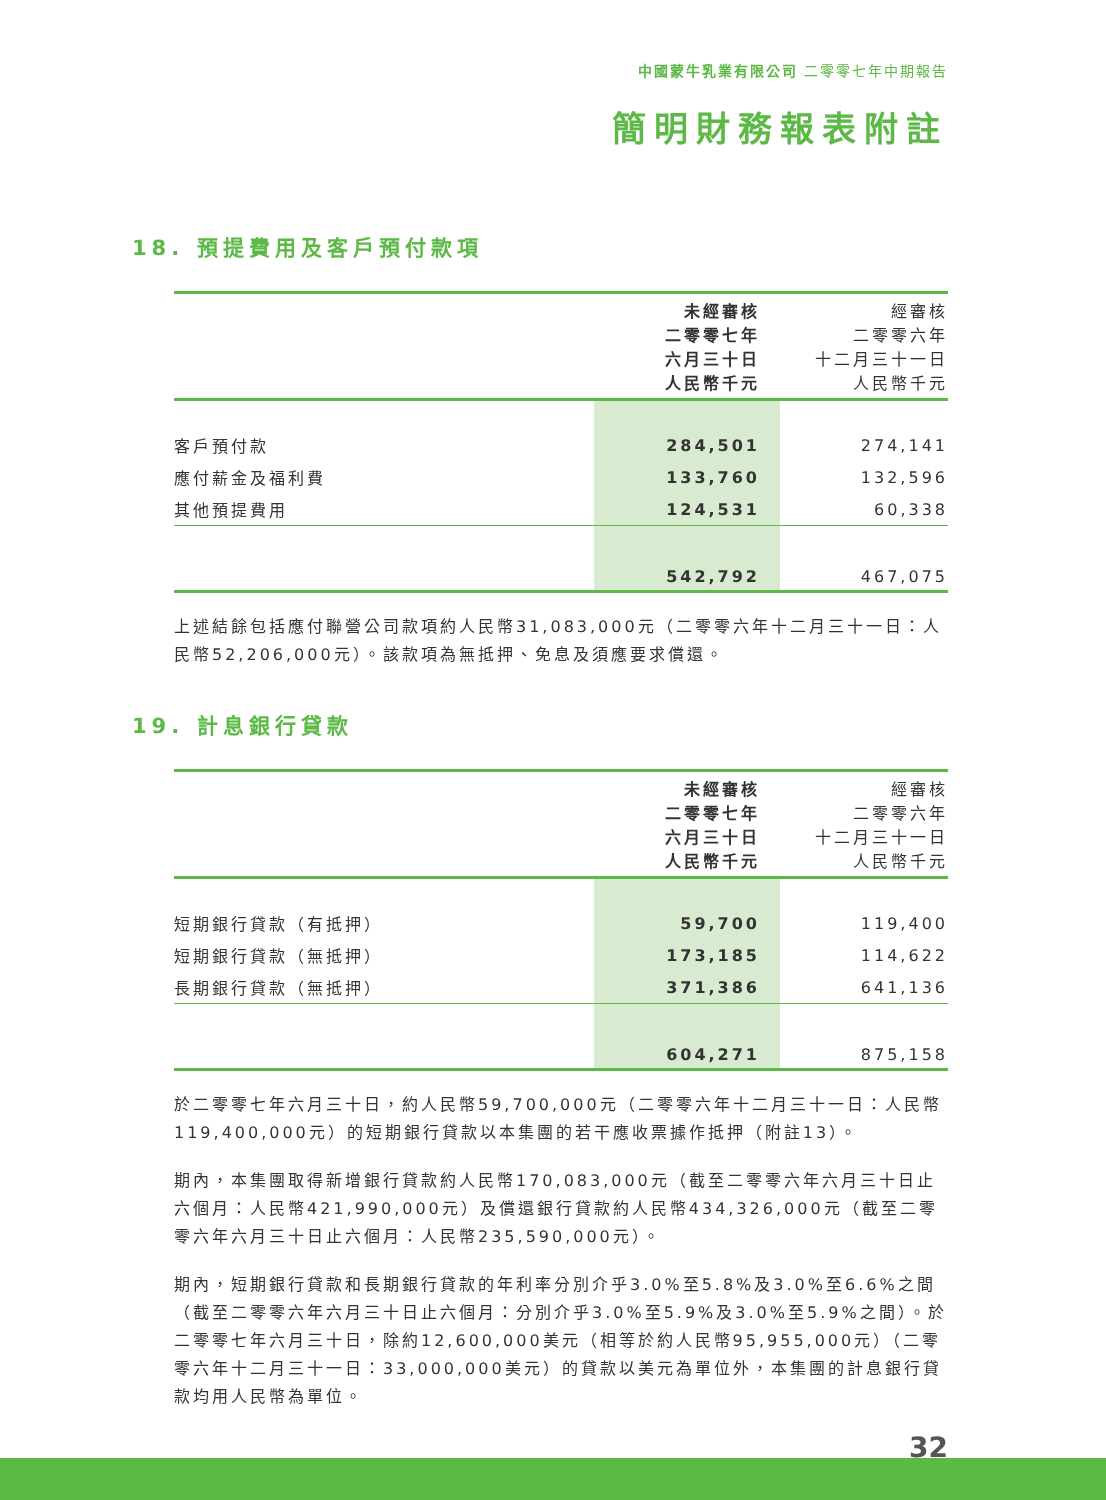中國蒙牛乳業有限公司 二零零七年中期報告
簡明財務報表附註
18. 預提費用及客戶預付款項
| | 未經審核 二零零七年 六月三十日 人民幣千元 | 經審核 二零零六年 十二月三十一日 人民幣千元 |
| 客戶預付款 | 284,501 | 274,141 |
| 應付薪金及福利費 | 133,760 | 132,596 |
| 其他預提費用 | 124,531 | 60,338 |
| | 542,792 | 467,075 |
上述結餘包括應付聯營公司款項約人民幣31,083,000元（二零零六年十二月三十一日：人民幣52,206,000元）。該款項為無抵押、免息及須應要求償還。
19. 計息銀行貸款
| | 未經審核 二零零七年 六月三十日 人民幣千元 | 經審核 二零零六年 十二月三十一日 人民幣千元 |
| 短期銀行貸款（有抵押） | 59,700 | 119,400 |
| 短期銀行貸款（無抵押） | 173,185 | 114,622 |
| 長期銀行貸款（無抵押） | 371,386 | 641,136 |
| | 604,271 | 875,158 |
於二零零七年六月三十日，約人民幣59,700,000元（二零零六年十二月三十一日：人民幣119,400,000元）的短期銀行貸款以本集團的若干應收票據作抵押（附註13）。
期內，本集團取得新增銀行貸款約人民幣170,083,000元（截至二零零六年六月三十日止六個月：人民幣421,990,000元）及償還銀行貸款約人民幣434,326,000元（截至二零零六年六月三十日止六個月：人民幣235,590,000元）。
期內，短期銀行貸款和長期銀行貸款的年利率分別介乎3.0%至5.8%及3.0%至6.6%之間（截至二零零六年六月三十日止六個月：分別介乎3.0%至5.9%及3.0%至5.9%之間）。於二零零七年六月三十日，除約12,600,000美元（相等於約人民幣95,955,000元）（二零零六年十二月三十一日：33,000,000美元）的貸款以美元為單位外，本集團的計息銀行貸款均用人民幣為單位。
32